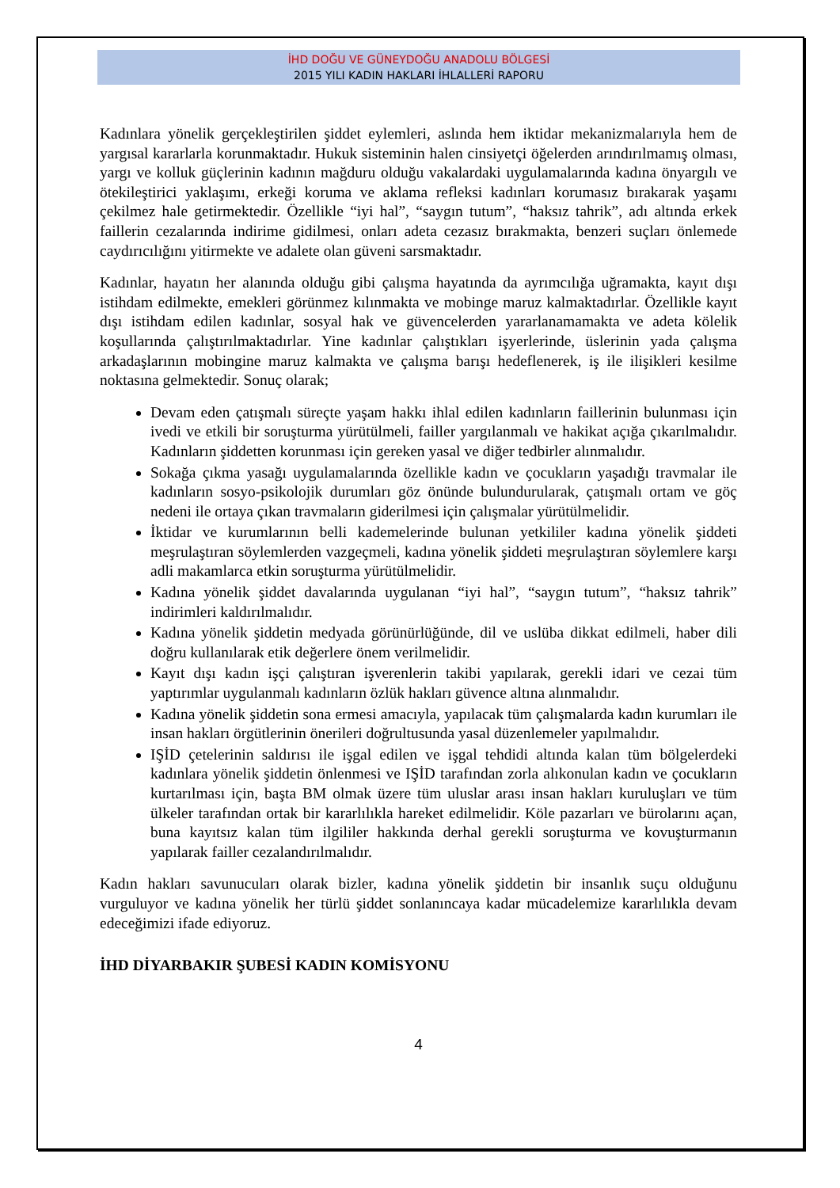İHD DOĞU VE GÜNEYDOĞU ANADOLU BÖLGESİ
2015 YILI KADIN HAKLARI İHLALLERİ RAPORU
Kadınlara yönelik gerçekleştirilen şiddet eylemleri, aslında hem iktidar mekanizmalarıyla hem de yargısal kararlarla korunmaktadır. Hukuk sisteminin halen cinsiyetçi öğelerden arındırılmamış olması, yargı ve kolluk güçlerinin kadının mağduru olduğu vakalardaki uygulamalarında kadına önyargılı ve ötekileştirici yaklaşımı, erkeği koruma ve aklama refleksi kadınları korumasız bırakarak yaşamı çekilmez hale getirmektedir. Özellikle “iyi hal”, “saygın tutum”, “haksız tahrik”, adı altında erkek faillerin cezalarında indirime gidilmesi, onları adeta cezasız bırakmakta, benzeri suçları önlemede caydırıcılığını yitirmekte ve adalete olan güveni sarsmaktadır.
Kadınlar, hayatın her alanında olduğu gibi çalışma hayatında da ayrımcılığa uğramakta, kayıt dışı istihdam edilmekte, emekleri görünmez kılınmakta ve mobinge maruz kalmaktadırlar. Özellikle kayıt dışı istihdam edilen kadınlar, sosyal hak ve güvencelerden yararlanamamakta ve adeta kölelik koşullarında çalıştırılmaktadırlar. Yine kadınlar çalıştıkları işyerlerinde, üslerinin yada çalışma arkadaşlarının mobingine maruz kalmakta ve çalışma barışı hedeflenerek, iş ile ilişikleri kesilme noktasına gelmektedir. Sonuç olarak;
Devam eden çatışmalı süreçte yaşam hakkı ihlal edilen kadınların faillerinin bulunması için ivedi ve etkili bir soruşturma yürütülmeli, failler yargılanmalı ve hakikat açığa çıkarılmalıdır. Kadınların şiddetten korunması için gereken yasal ve diğer tedbirler alınmalıdır.
Sokağa çıkma yasağı uygulamalarında özellikle kadın ve çocukların yaşadığı travmalar ile kadınların sosyo-psikolojik durumları göz önünde bulundurularak, çatışmalı ortam ve göç nedeni ile ortaya çıkan travmaların giderilmesi için çalışmalar yürütülmelidir.
İktidar ve kurumlarının belli kademelerinde bulunan yetkililer kadına yönelik şiddeti meşrulaştıran söylemlerden vazgeçmeli, kadına yönelik şiddeti meşrulaştıran söylemlere karşı adli makamlarca etkin soruşturma yürütülmelidir.
Kadına yönelik şiddet davalarında uygulanan “iyi hal”, “saygın tutum”, “haksız tahrik” indirimleri kaldırılmalıdır.
Kadına yönelik şiddetin medyada görünürlüğünde, dil ve uslüba dikkat edilmeli, haber dili doğru kullanılarak etik değerlere önem verilmelidir.
Kayıt dışı kadın işçi çalıştıran işverenlerin takibi yapılarak, gerekli idari ve cezai tüm yaptırımlar uygulanmalı kadınların özlük hakları güvence altına alınmalıdır.
Kadına yönelik şiddetin sona ermesi amacıyla, yapılacak tüm çalışmalarda kadın kurumları ile insan hakları örgütlerinin önerileri doğrultusunda yasal düzenlemeler yapılmalıdır.
IŞİD çetelerinin saldırısı ile işgal edilen ve işgal tehdidi altında kalan tüm bölgelerdeki kadınlara yönelik şiddetin önlenmesi ve IŞİD tarafından zorla alıkonulan kadın ve çocukların kurtarılması için, başta BM olmak üzere tüm uluslar arası insan hakları kuruluşları ve tüm ülkeler tarafından ortak bir kararlılıkla hareket edilmelidir. Köle pazarları ve bürolarını açan, buna kayıtsız kalan tüm ilgililer hakkında derhal gerekli soruşturma ve kovuşturmanın yapılarak failler cezalandırılmalıdır.
Kadın hakları savunucuları olarak bizler, kadına yönelik şiddetin bir insanlık suçu olduğunu vurguluyor ve kadına yönelik her türlü şiddet sonlanıncaya kadar mücadelemize kararlılıkla devam edeceğimizi ifade ediyoruz.
İHD DİYARBAKIR ŞUBESİ KADIN KOMİSYONU
4